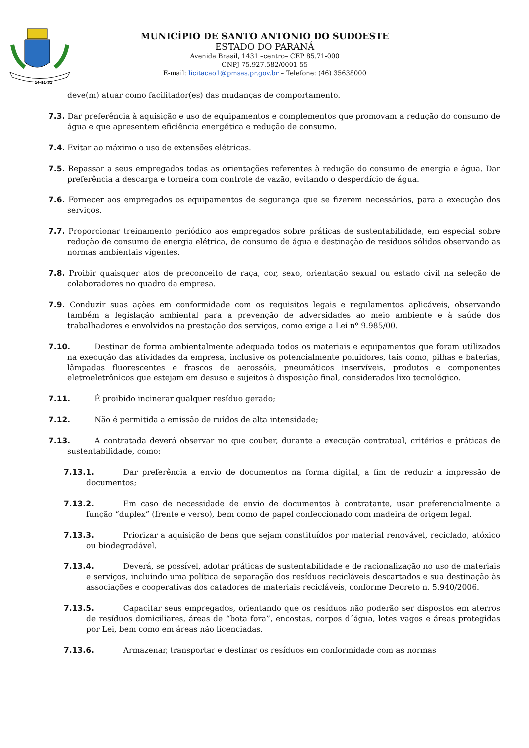14-11-51
MUNICÍPIO DE SANTO ANTONIO DO SUDOESTE
ESTADO DO PARANÁ
Avenida Brasil, 1431 –centro– CEP 85.71-000
CNPJ 75.927.582/0001-55
E-mail: licitacao1@pmsas.pr.gov.br – Telefone: (46) 35638000
deve(m) atuar como facilitador(es) das mudanças de comportamento.
7.3. Dar preferência à aquisição e uso de equipamentos e complementos que promovam a redução do consumo de água e que apresentem eficiência energética e redução de consumo.
7.4. Evitar ao máximo o uso de extensões elétricas.
7.5. Repassar a seus empregados todas as orientações referentes à redução do consumo de energia e água. Dar preferência a descarga e torneira com controle de vazão, evitando o desperdício de água.
7.6. Fornecer aos empregados os equipamentos de segurança que se fizerem necessários, para a execução dos serviços.
7.7. Proporcionar treinamento periódico aos empregados sobre práticas de sustentabilidade, em especial sobre redução de consumo de energia elétrica, de consumo de água e destinação de resíduos sólidos observando as normas ambientais vigentes.
7.8. Proibir quaisquer atos de preconceito de raça, cor, sexo, orientação sexual ou estado civil na seleção de colaboradores no quadro da empresa.
7.9. Conduzir suas ações em conformidade com os requisitos legais e regulamentos aplicáveis, observando também a legislação ambiental para a prevenção de adversidades ao meio ambiente e à saúde dos trabalhadores e envolvidos na prestação dos serviços, como exige a Lei nº 9.985/00.
7.10. Destinar de forma ambientalmente adequada todos os materiais e equipamentos que foram utilizados na execução das atividades da empresa, inclusive os potencialmente poluidores, tais como, pilhas e baterias, lâmpadas fluorescentes e frascos de aerossóis, pneumáticos inservíveis, produtos e componentes eletroeletrônicos que estejam em desuso e sujeitos à disposição final, considerados lixo tecnológico.
7.11. É proibido incinerar qualquer resíduo gerado;
7.12. Não é permitida a emissão de ruídos de alta intensidade;
7.13. A contratada deverá observar no que couber, durante a execução contratual, critérios e práticas de sustentabilidade, como:
7.13.1. Dar preferência a envio de documentos na forma digital, a fim de reduzir a impressão de documentos;
7.13.2. Em caso de necessidade de envio de documentos à contratante, usar preferencialmente a função “duplex” (frente e verso), bem como de papel confeccionado com madeira de origem legal.
7.13.3. Priorizar a aquisição de bens que sejam constituídos por material renovável, reciclado, atóxico ou biodegradável.
7.13.4. Deverá, se possível, adotar práticas de sustentabilidade e de racionalização no uso de materiais e serviços, incluindo uma política de separação dos resíduos recicláveis descartados e sua destinação às associações e cooperativas dos catadores de materiais recicláveis, conforme Decreto n. 5.940/2006.
7.13.5. Capacitar seus empregados, orientando que os resíduos não poderão ser dispostos em aterros de resíduos domiciliares, áreas de “bota fora”, encostas, corpos d´água, lotes vagos e áreas protegidas por Lei, bem como em áreas não licenciadas.
7.13.6. Armazenar, transportar e destinar os resíduos em conformidade com as normas